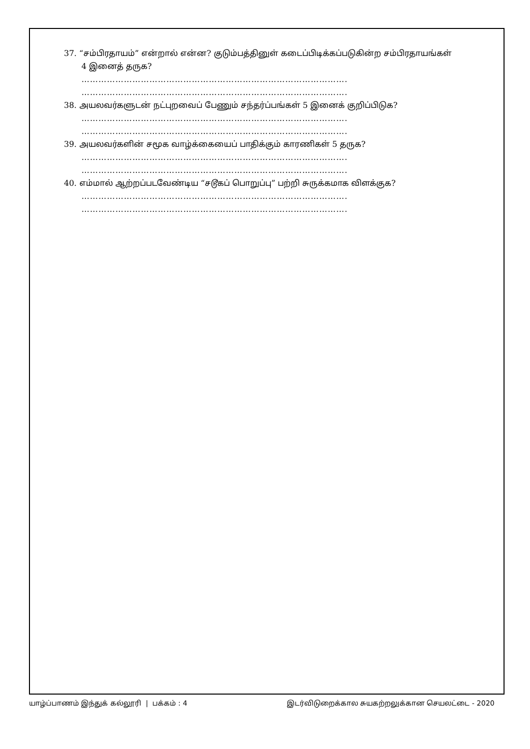37. “சம்பிரதாயம்” என்றால் என்ன? குடும்பத்தினுள் கடைப்பிடிக்கப்படுகின்ற சம்பிரதாயங்கள்
4 இனைத் தருக?
………………………………………………………………………………….
………………………………………………………………………………….
38. அயலவர்களுடன் நட்புறவைப் பேணும் சந்தர்ப்பங்கள் 5 இனைக் குறிப்பிடுக?
………………………………………………………………………………….
………………………………………………………………………………….
39. அயலவர்களின் சமூக வாழ்க்கையைப் பாதிக்கும் காரணிகள் 5 தருக?
………………………………………………………………………………….
………………………………………………………………………………….
40. எம்மால் ஆற்றப்படவேண்டிய “சடூகப் பொறுப்பு” பற்றி சுருக்கமாக விளக்குக?
………………………………………………………………………………….
………………………………………………………………………………….
யாழ்ப்பாணம் இந்துக் கல்லூரி | பக்கம் : 4 இடர்விடுறைக்கால சுயகற்றலுக்கான செயலட்டை - 2020